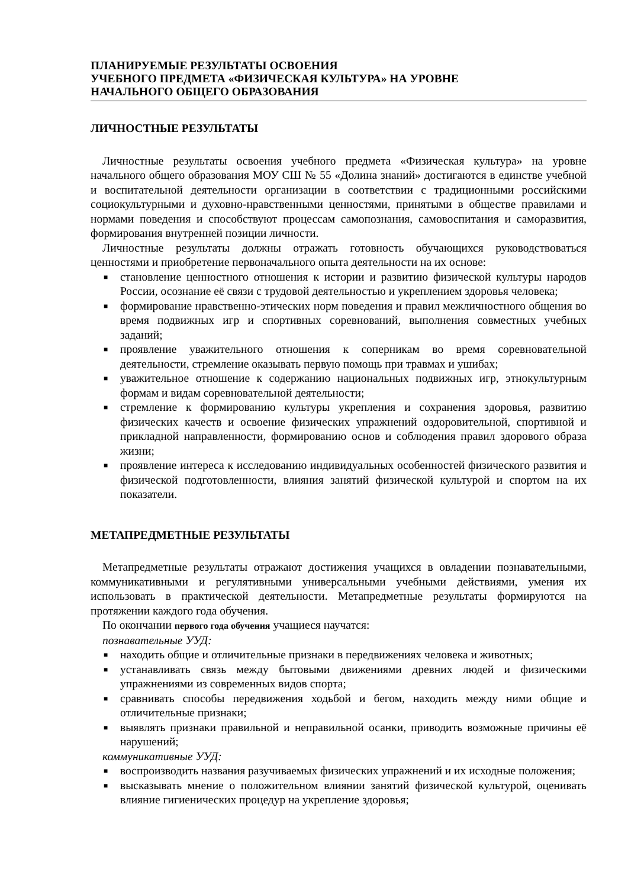ПЛАНИРУЕМЫЕ РЕЗУЛЬТАТЫ ОСВОЕНИЯ
УЧЕБНОГО ПРЕДМЕТА «ФИЗИЧЕСКАЯ КУЛЬТУРА» НА УРОВНЕ
НАЧАЛЬНОГО ОБЩЕГО ОБРАЗОВАНИЯ
ЛИЧНОСТНЫЕ РЕЗУЛЬТАТЫ
Личностные результаты освоения учебного предмета «Физическая культура» на уровне начального общего образования МОУ СШ № 55 «Долина знаний» достигаются в единстве учебной и воспитательной деятельности организации в соответствии с традиционными российскими социокультурными и духовно-нравственными ценностями, принятыми в обществе правилами и нормами поведения и способствуют процессам самопознания, самовоспитания и саморазвития, формирования внутренней позиции личности.
Личностные результаты должны отражать готовность обучающихся руководствоваться ценностями и приобретение первоначального опыта деятельности на их основе:
■ становление ценностного отношения к истории и развитию физической культуры народов России, осознание её связи с трудовой деятельностью и укреплением здоровья человека;
■ формирование нравственно-этических норм поведения и правил межличностного общения во время подвижных игр и спортивных соревнований, выполнения совместных учебных заданий;
■ проявление уважительного отношения к соперникам во время соревновательной деятельности, стремление оказывать первую помощь при травмах и ушибах;
■ уважительное отношение к содержанию национальных подвижных игр, этнокультурным формам и видам соревновательной деятельности;
■ стремление к формированию культуры укрепления и сохранения здоровья, развитию физических качеств и освоение физических упражнений оздоровительной, спортивной и прикладной направленности, формированию основ и соблюдения правил здорового образа жизни;
■ проявление интереса к исследованию индивидуальных особенностей физического развития и физической подготовленности, влияния занятий физической культурой и спортом на их показатели.
МЕТАПРЕДМЕТНЫЕ РЕЗУЛЬТАТЫ
Метапредметные результаты отражают достижения учащихся в овладении познавательными, коммуникативными и регулятивными универсальными учебными действиями, умения их использовать в практической деятельности. Метапредметные результаты формируются на протяжении каждого года обучения.
По окончании первого года обучения учащиеся научатся:
познавательные УУД:
■ находить общие и отличительные признаки в передвижениях человека и животных;
■ устанавливать связь между бытовыми движениями древних людей и физическими упражнениями из современных видов спорта;
■ сравнивать способы передвижения ходьбой и бегом, находить между ними общие и отличительные признаки;
■ выявлять признаки правильной и неправильной осанки, приводить возможные причины её нарушений;
коммуникативные УУД:
■ воспроизводить названия разучиваемых физических упражнений и их исходные положения;
■ высказывать мнение о положительном влиянии занятий физической культурой, оценивать влияние гигиенических процедур на укрепление здоровья;